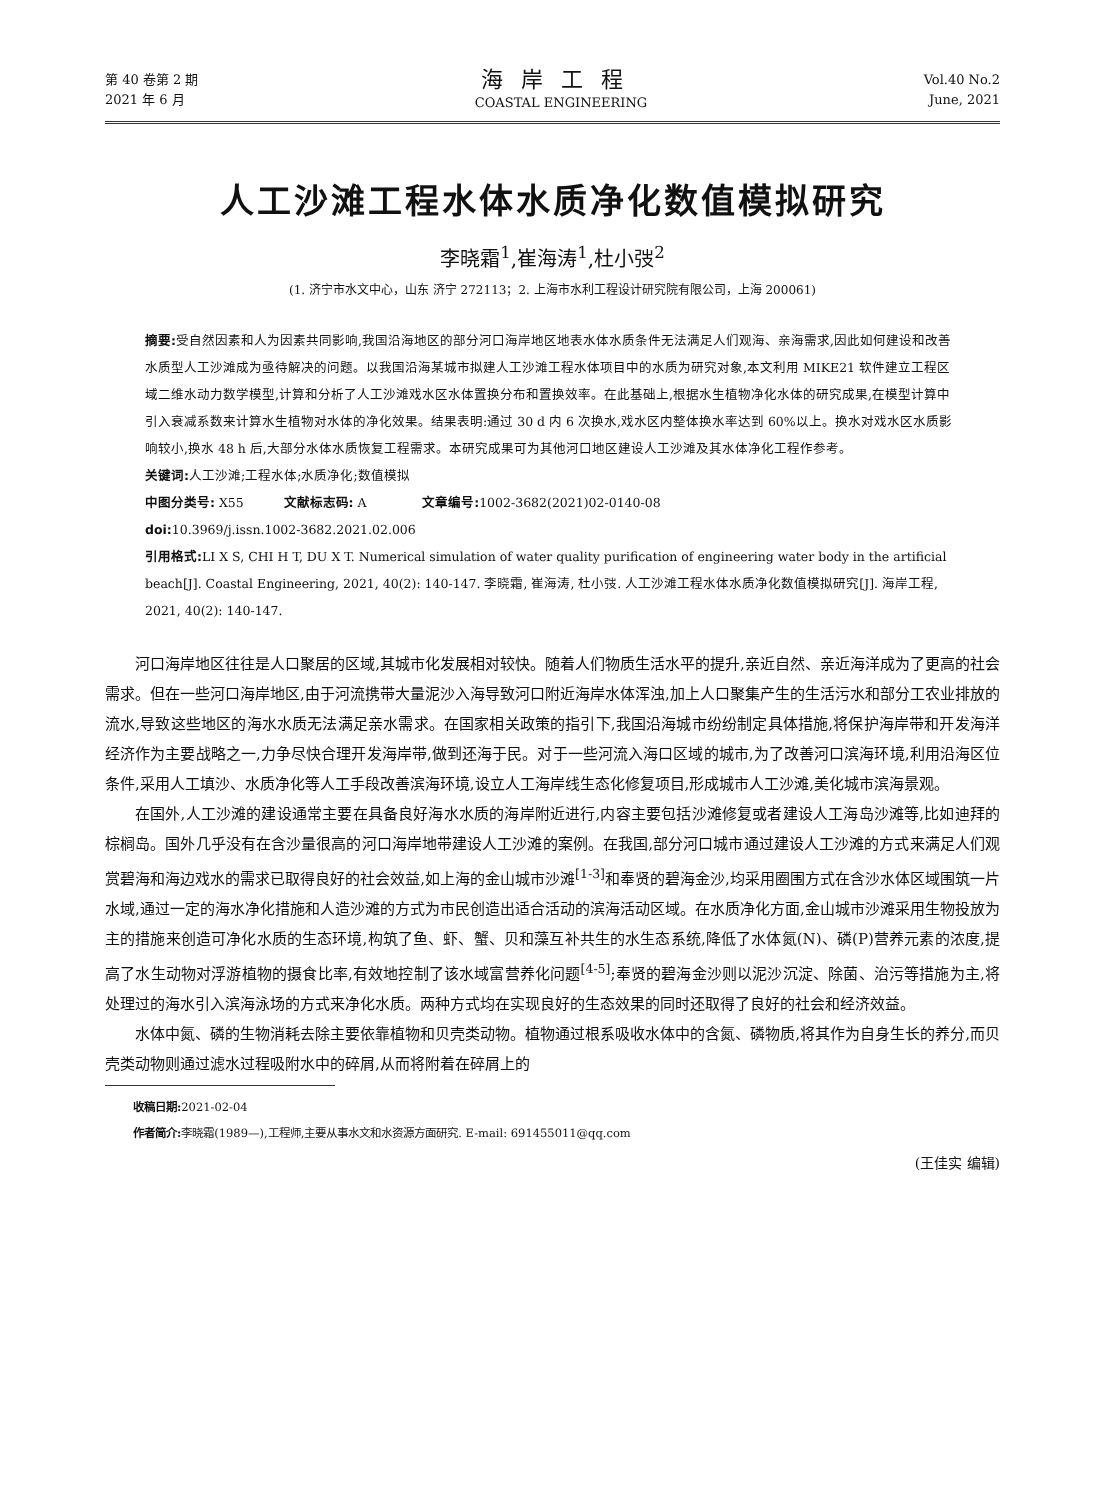第 40 卷第 2 期
2021 年 6 月
海岸工程
COASTAL ENGINEERING
Vol.40 No.2
June, 2021
人工沙滩工程水体水质净化数值模拟研究
李晓霜<sup>1</sup>,崔海涛<sup>1</sup>,杜小弢<sup>2</sup>
(1. 济宁市水文中心，山东 济宁 272113；2. 上海市水利工程设计研究院有限公司，上海 200061)
摘要: 受自然因素和人为因素共同影响,我国沿海地区的部分河口海岸地区地表水体水质条件无法满足人们观海、亲海需求,因此如何建设和改善水质型人工沙滩成为亟待解决的问题。以我国沿海某城市拟建人工沙滩工程水体项目中的水质为研究对象,本文利用 MIKE21 软件建立工程区域二维水动力数学模型,计算和分析了人工沙滩戏水区水体置换分布和置换效率。在此基础上,根据水生植物净化水体的研究成果,在模型计算中引入衰减系数来计算水生植物对水体的净化效果。结果表明:通过 30 d 内 6 次换水,戏水区内整体换水率达到 60%以上。换水对戏水区水质影响较小,换水 48 h 后,大部分水体水质恢复工程需求。本研究成果可为其他河口地区建设人工沙滩及其水体净化工程作参考。
关键词: 人工沙滩;工程水体;水质净化;数值模拟
中图分类号: X55 文献标志码: A 文章编号: 1002-3682(2021)02-0140-08
doi: 10.3969/j.issn.1002-3682.2021.02.006
引用格式: LI X S, CHI H T, DU X T. Numerical simulation of water quality purification of engineering water body in the artificial beach[J]. Coastal Engineering, 2021, 40(2): 140-147. 李晓霜, 崔海涛, 杜小弢. 人工沙滩工程水体水质净化数值模拟研究[J]. 海岸工程, 2021, 40(2): 140-147.
河口海岸地区往往是人口聚居的区域,其城市化发展相对较快。随着人们物质生活水平的提升,亲近自然、亲近海洋成为了更高的社会需求。但在一些河口海岸地区,由于河流携带大量泥沙入海导致河口附近海岸水体浑浊,加上人口聚集产生的生活污水和部分工农业排放的流水,导致这些地区的海水水质无法满足亲水需求。在国家相关政策的指引下,我国沿海城市纷纷制定具体措施,将保护海岸带和开发海洋经济作为主要战略之一,力争尽快合理开发海岸带,做到还海于民。对于一些河流入海口区域的城市,为了改善河口滨海环境,利用沿海区位条件,采用人工填沙、水质净化等人工手段改善滨海环境,设立人工海岸线生态化修复项目,形成城市人工沙滩,美化城市滨海景观。
在国外,人工沙滩的建设通常主要在具备良好海水水质的海岸附近进行,内容主要包括沙滩修复或者建设人工海岛沙滩等,比如迪拜的棕榈岛。国外几乎没有在含沙量很高的河口海岸地带建设人工沙滩的案例。在我国,部分河口城市通过建设人工沙滩的方式来满足人们观赏碧海和海边戏水的需求已取得良好的社会效益,如上海的金山城市沙滩<sup>[1-3]</sup>和奉贤的碧海金沙,均采用圈围方式在含沙水体区域围筑一片水域,通过一定的海水净化措施和人造沙滩的方式为市民创造出适合活动的滨海活动区域。在水质净化方面,金山城市沙滩采用生物投放为主的措施来创造可净化水质的生态环境,构筑了鱼、虾、蟹、贝和藻互补共生的水生态系统,降低了水体氮(N)、磷(P)营养元素的浓度,提高了水生动物对浮游植物的摄食比率,有效地控制了该水域富营养化问题<sup>[4-5]</sup>;奉贤的碧海金沙则以泥沙沉淀、除菌、治污等措施为主,将处理过的海水引入滨海泳场的方式来净化水质。两种方式均在实现良好的生态效果的同时还取得了良好的社会和经济效益。
水体中氮、磷的生物消耗去除主要依靠植物和贝壳类动物。植物通过根系吸收水体中的含氮、磷物质,将其作为自身生长的养分,而贝壳类动物则通过滤水过程吸附水中的碎屑,从而将附着在碎屑上的
收稿日期: 2021-02-04
作者简介: 李晓霜(1989—),工程师,主要从事水文和水资源方面研究. E-mail: 691455011@qq.com
(王佳实 编辑)